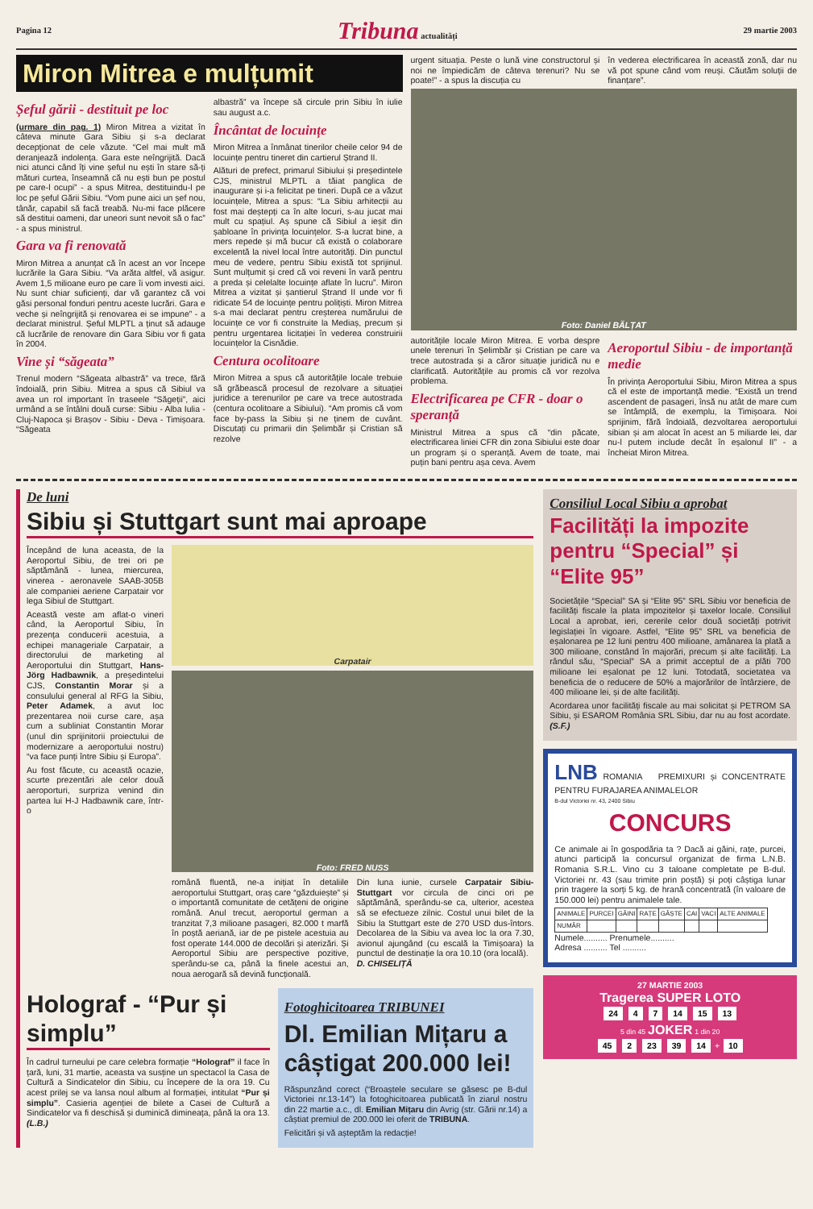Pagina 12 Tribuna actualități 29 martie 2003
Miron Mitrea e mulțumit
Șeful gării - destituit pe loc
(urmare din pag. 1) Miron Mitrea a vizitat în câteva minute Gara Sibiu și s-a declarat decepționat de cele văzute. “Cel mai mult mă deranjează indolența. Gara este neîngrijită. Dacă nici atunci când îți vine șeful nu ești în stare să-ți mături curtea, înseamnă că nu ești bun pe postul pe care-l ocupi” - a spus Mitrea, destituindu-l pe loc pe șeful Gării Sibiu. “Vom pune aici un șef nou, tânăr, capabil să facă treabă. Nu-mi face plăcere să destitui oameni, dar uneori sunt nevoit să o fac” - a spus ministrul.
Gara va fi renovată
Miron Mitrea a anunțat că în acest an vor începe lucrările la Gara Sibiu. “Va arăta altfel, vă asigur. Avem 1,5 milioane euro pe care îi vom investi aici. Nu sunt chiar suficienți, dar vă garantez că voi găsi personal fonduri pentru aceste lucrări. Gara e veche și neîngrijită și renovarea ei se impune” - a declarat ministrul. Șeful MLPTL a ținut să adauge că lucrările de renovare din Gara Sibiu vor fi gata în 2004.
Vine și “săgeata”
Trenul modern “Săgeata albastră” va trece, fără îndoială, prin Sibiu. Mitrea a spus că Sibiul va avea un rol important în traseele “Săgeții”, aici urmând a se întâlni două curse: Sibiu - Alba Iulia - Cluj-Napoca și Brașov - Sibiu - Deva - Timișoara. “Săgeata
albastră” va începe să circule prin Sibiu în iulie sau august a.c.
Încântat de locuințe
Miron Mitrea a înmânat tinerilor cheile celor 94 de locuințe pentru tineret din cartierul Ștrand II.
Alături de prefect, primarul Sibiului și președintele CJS, ministrul MLPTL a tăiat panglica de inaugurare și i-a felicitat pe tineri. După ce a văzut locuințele, Mitrea a spus: “La Sibiu arhitecții au fost mai deștepți ca în alte locuri, s-au jucat mai mult cu spațiul. Aș spune că Sibiul a ieșit din șabloane în privința locuințelor. S-a lucrat bine, a mers repede și mă bucur că există o colaborare excelentă la nivel local între autorități. Din punctul meu de vedere, pentru Sibiu există tot sprijinul. Sunt mulțumit și cred că voi reveni în vară pentru a preda și celelalte locuințe aflate în lucru”. Miron Mitrea a vizitat și șantierul Ștrand II unde vor fi ridicate 54 de locuințe pentru polițiști. Miron Mitrea s-a mai declarat pentru creșterea numărului de locuințe ce vor fi construite la Mediaș, precum și pentru urgentarea licitației în vederea construirii locuințelor la Cisnădie.
Centura ocolitoare
Miron Mitrea a spus că autoritățile locale trebuie să grăbească procesul de rezolvare a situației juridice a terenurilor pe care va trece autostrada (centura ocolitoare a Sibiului). “Am promis că vom face by-pass la Sibiu și ne ținem de cuvânt. Discutați cu primarii din Șelimbăr și Cristian să rezolve
urgent situația. Peste o lună vine constructorul și noi ne împiedicăm de câteva terenuri? Nu se poate!” - a spus la discuția cu
în vederea electrificarea în această zonă, dar nu vă pot spune când vom reuși. Căutăm soluții de finanțare”.
Foto: Daniel BĂLȚAT
autoritățile locale Miron Mitrea. E vorba despre unele terenuri în Șelimbăr și Cristian pe care va trece autostrada și a căror situație juridică nu e clarificată. Autoritățile au promis că vor rezolva problema.
Electrificarea pe CFR - doar o speranță
Ministrul Mitrea a spus că “din păcate, electrificarea liniei CFR din zona Sibiului este doar un program și o speranță. Avem de toate, mai puțin bani pentru așa ceva. Avem
Aeroportul Sibiu - de importanță medie
În privința Aeroportului Sibiu, Miron Mitrea a spus că el este de importanță medie. “Există un trend ascendent de pasageri, însă nu atât de mare cum se întâmplă, de exemplu, la Timișoara. Noi sprijinim, fără îndoială, dezvoltarea aeroportului sibian și am alocat în acest an 5 miliarde lei, dar nu-l putem include decât în eșalonul II” - a încheiat Miron Mitrea.
De luni
Sibiu și Stuttgart sunt mai aproape
Începând de luna aceasta, de la Aeroportul Sibiu, de trei ori pe săptămână - lunea, miercurea, vinerea - aeronavele SAAB-305B ale companiei aeriene Carpatair vor lega Sibiul de Stuttgart.
Această veste am aflat-o vineri când, la Aeroportul Sibiu, în prezența conducerii acestuia, a echipei manageriale Carpatair, a directorului de marketing al Aeroportului din Stuttgart, Hans-Jörg Hadbawnik, a președintelui CJS, Constantin Morar și a consulului general al RFG la Sibiu, Peter Adamek, a avut loc prezentarea noii curse care, așa cum a subliniat Constantin Morar (unul din sprijinitorii proiectului de modernizare a aeroportului nostru) “va face punți între Sibiu și Europa”.
Au fost făcute, cu această ocazie, scurte prezentări ale celor două aeroporturi, surpriza venind din partea lui H-J Hadbawnik care, într-o
Carpatair
Foto: FRED NUSS
română fluentă, ne-a inițiat în detaliile aeroportului Stuttgart, oraș care “găzduiește” și o importantă comunitate de cetățeni de origine română. Anul trecut, aeroportul german a tranzitat 7,3 milioane pasageri, 82.000 t marfă în poștă aeriană, iar de pe pistele acestuia au fost operate 144.000 de decolări și aterizări. Și Aeroportul Sibiu are perspective pozitive, sperându-se ca, până la finele acestui an, noua aerogară să devină funcțională.
Din luna iunie, cursele Carpatair Sibiu-Stuttgart vor circula de cinci ori pe săptămână, sperându-se ca, ulterior, acestea să se efectueze zilnic. Costul unui bilet de la Sibiu la Stuttgart este de 270 USD dus-întors. Decolarea de la Sibiu va avea loc la ora 7.30, avionul ajungând (cu escală la Timișoara) la punctul de destinație la ora 10.10 (ora locală).
D. CHISELIȚĂ
Holograf - “Pur și simplu”
În cadrul turneului pe care celebra formație “Holograf” il face în țară, luni, 31 martie, aceasta va susține un spectacol la Casa de Cultură a Sindicatelor din Sibiu, cu începere de la ora 19. Cu acest prilej se va lansa noul album al formației, intitulat “Pur și simplu”. Casieria agenției de bilete a Casei de Cultură a Sindicatelor va fi deschisă și duminică dimineața, până la ora 13. (L.B.)
Fotoghicitoarea TRIBUNEI
Dl. Emilian Mițaru a câștigat 200.000 lei!
Răspunzând corect (“Broaștele seculare se găsesc pe B-dul Victoriei nr.13-14”) la fotoghicitoarea publicată în ziarul nostru din 22 martie a.c., dl. Emilian Mițaru din Avrig (str. Gării nr.14) a câștiat premiul de 200.000 lei oferit de TRIBUNA.
Felicitări și vă așteptăm la redacție!
Consiliul Local Sibiu a aprobat
Facilități la impozite pentru “Special” și “Elite 95”
Societățile “Special” SA și “Elite 95” SRL Sibiu vor beneficia de facilități fiscale la plata impozitelor și taxelor locale. Consiliul Local a aprobat, ieri, cererile celor două societăți potrivit legislației în vigoare. Astfel, “Elite 95” SRL va beneficia de eșalonarea pe 12 luni pentru 400 milioane, amânarea la plată a 300 milioane, constând în majorări, precum și alte facilități. La rândul său, “Special” SA a primit acceptul de a plăti 700 milioane lei eșalonat pe 12 luni. Totodată, societatea va beneficia de o reducere de 50% a majorărilor de întârziere, de 400 milioane lei, și de alte facilități.
Acordarea unor facilități fiscale au mai solicitat și PETROM SA Sibiu, și ESAROM România SRL Sibiu, dar nu au fost acordate. (S.F.)
LNB ROMANIA PREMIXURI și CONCENTRATE PENTRU FURAJAREA ANIMALELOR
B-dul Victoriei nr. 43, 2400 Sibiu
CONCURS
Ce animale ai în gospodăria ta ? Dacă ai găini, rațe, purcei, atunci participă la concursul organizat de firma L.N.B. Romania S.R.L. Vino cu 3 taloane completate pe B-dul. Victoriei nr. 43 (sau trimite prin poștă) și poți câștiga lunar prin tragere la sorți 5 kg. de hrană concentrată (în valoare de 150.000 lei) pentru animalele tale.
| ANIMALE | PURCEI | GĂINI | RAȚE | GÂȘTE | CAI | VACI | ALTE ANIMALE |
| NUMĂR | | | | | | | |
Numele.......... Prenumele..........
Adresa .......... Tel ..........
27 MARTIE 2003
Tragerea SUPER LOTO
24 4 7 14 15 13
5 din 45 JOKER 1 din 20
45 2 23 39 14 + 10